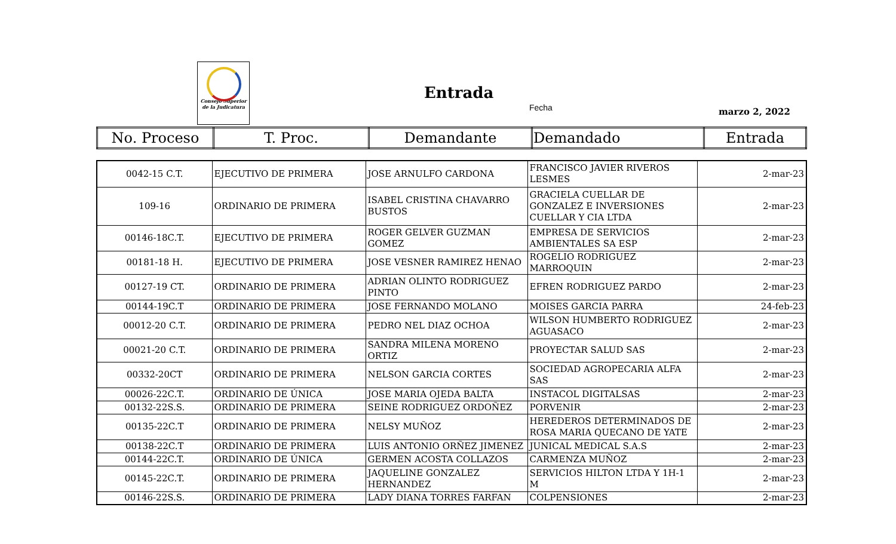Consejo Superior
de la Judicatura
Entrada
Fecha marzo 2, 2022
| No. Proceso | T. Proc. | Demandante | Demandado | Entrada |
| 0042-15 C.T. | EJECUTIVO DE PRIMERA | JOSE ARNULFO CARDONA | FRANCISCO JAVIER RIVEROS LESMES | 2-mar-23 |
| 109-16 | ORDINARIO DE PRIMERA | ISABEL CRISTINA CHAVARRO BUSTOS | GRACIELA CUELLAR DE GONZALEZ E INVERSIONES CUELLAR Y CIA LTDA | 2-mar-23 |
| 00146-18C.T. | EJECUTIVO DE PRIMERA | ROGER GELVER GUZMAN GOMEZ | EMPRESA DE SERVICIOS AMBIENTALES SA ESP | 2-mar-23 |
| 00181-18 H. | EJECUTIVO DE PRIMERA | JOSE VESNER RAMIREZ HENAO | ROGELIO RODRIGUEZ MARROQUIN | 2-mar-23 |
| 00127-19 CT. | ORDINARIO DE PRIMERA | ADRIAN OLINTO RODRIGUEZ PINTO | EFREN RODRIGUEZ PARDO | 2-mar-23 |
| 00144-19C.T | ORDINARIO DE PRIMERA | JOSE FERNANDO MOLANO | MOISES GARCIA PARRA | 24-feb-23 |
| 00012-20 C.T. | ORDINARIO DE PRIMERA | PEDRO NEL DIAZ OCHOA | WILSON HUMBERTO RODRIGUEZ AGUASACO | 2-mar-23 |
| 00021-20 C.T. | ORDINARIO DE PRIMERA | SANDRA MILENA MORENO ORTIZ | PROYECTAR SALUD SAS | 2-mar-23 |
| 00332-20CT | ORDINARIO DE PRIMERA | NELSON GARCIA CORTES | SOCIEDAD AGROPECARIA ALFA SAS | 2-mar-23 |
| 00026-22C.T. | ORDINARIO DE ÚNICA | JOSE MARIA OJEDA BALTA | INSTACOL DIGITALSAS | 2-mar-23 |
| 00132-22S.S. | ORDINARIO DE PRIMERA | SEINE RODRIGUEZ ORDOÑEZ | PORVENIR | 2-mar-23 |
| 00135-22C.T | ORDINARIO DE PRIMERA | NELSY MUÑOZ | HEREDEROS DETERMINADOS DE ROSA MARIA QUECANO DE YATE | 2-mar-23 |
| 00138-22C.T | ORDINARIO DE PRIMERA | LUIS ANTONIO ORÑEZ JIMENEZ | JUNICAL MEDICAL S.A.S | 2-mar-23 |
| 00144-22C.T. | ORDINARIO DE ÚNICA | GERMEN ACOSTA COLLAZOS | CARMENZA MUÑOZ | 2-mar-23 |
| 00145-22C.T. | ORDINARIO DE PRIMERA | JAQUELINE GONZALEZ HERNANDEZ | SERVICIOS HILTON LTDA Y 1H-1 M | 2-mar-23 |
| 00146-22S.S. | ORDINARIO DE PRIMERA | LADY DIANA TORRES FARFAN | COLPENSIONES | 2-mar-23 |